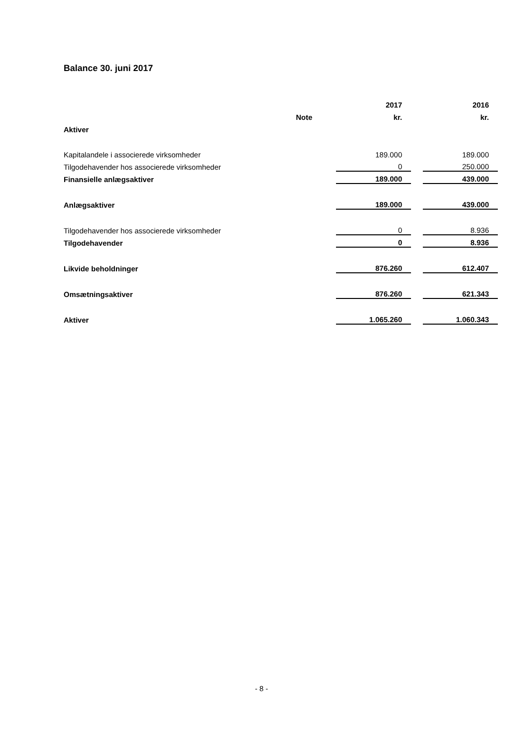Balance 30. juni 2017
| | | | 2017 | | 2016 |
| --- | --- | --- | --- | --- | --- |
| | Note | | kr. | | kr. |
| Aktiver | | | | | |
| Kapitalandele i associerede virksomheder | | | 189.000 | | 189.000 |
| Tilgodehavender hos associerede virksomheder | | | 0 | | 250.000 |
| Finansielle anlægsaktiver | | | 189.000 | | 439.000 |
| Anlægsaktiver | | | 189.000 | | 439.000 |
| Tilgodehavender hos associerede virksomheder | | | 0 | | 8.936 |
| Tilgodehavender | | | 0 | | 8.936 |
| Likvide beholdninger | | | 876.260 | | 612.407 |
| Omsætningsaktiver | | | 876.260 | | 621.343 |
| Aktiver | | | 1.065.260 | | 1.060.343 |
- 8 -